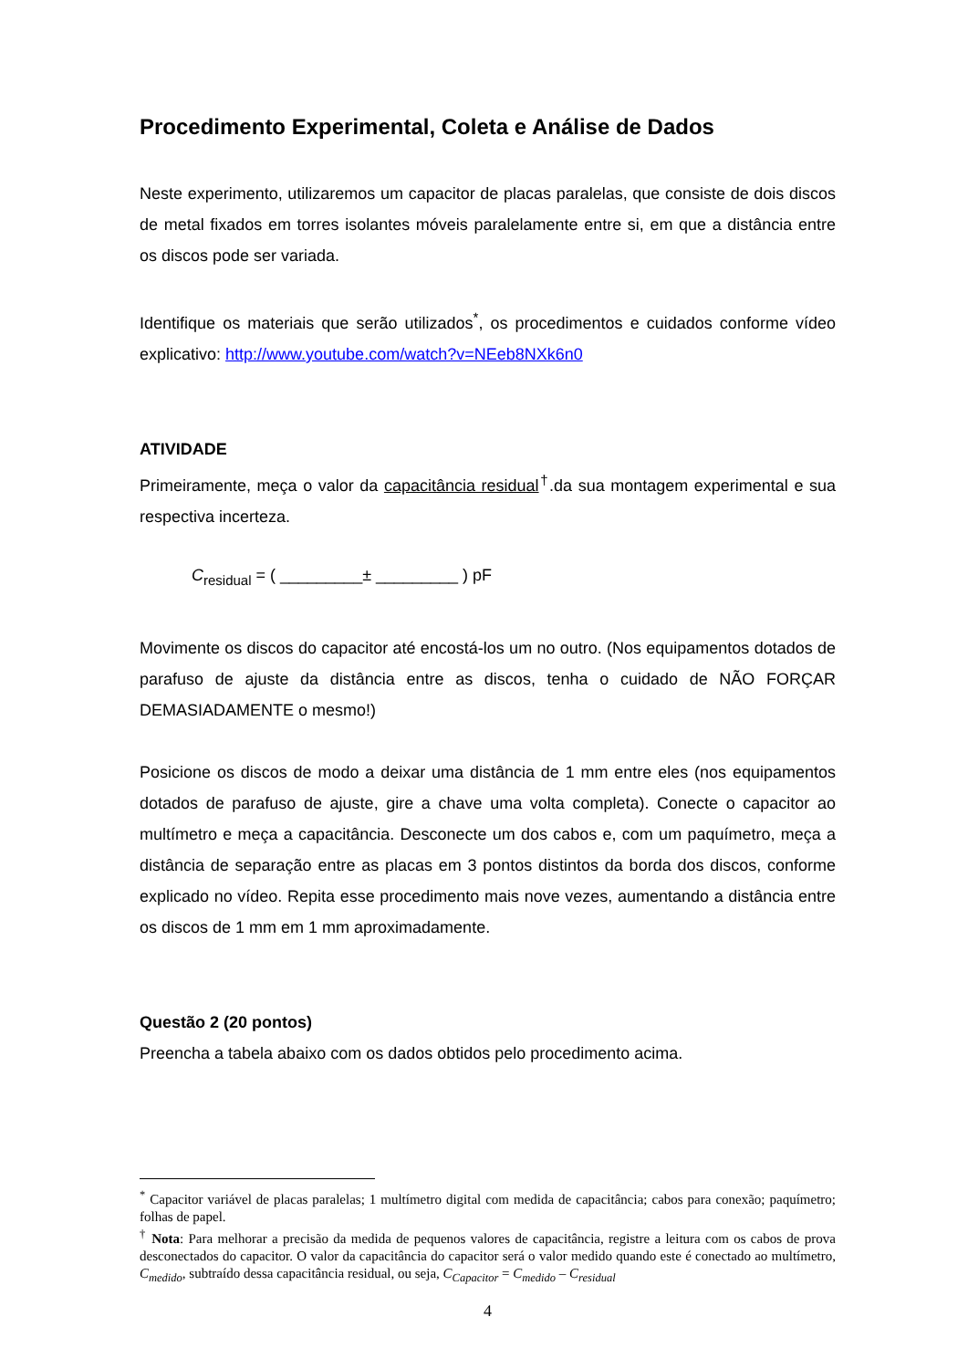Procedimento Experimental, Coleta e Análise de Dados
Neste experimento, utilizaremos um capacitor de placas paralelas, que consiste de dois discos de metal fixados em torres isolantes móveis paralelamente entre si, em que a distância entre os discos pode ser variada.
Identifique os materiais que serão utilizados<sup>*</sup>, os procedimentos e cuidados conforme vídeo explicativo: http://www.youtube.com/watch?v=NEeb8NXk6n0
ATIVIDADE
Primeiramente, meça o valor da capacitância residual<sup>†</sup>.da sua montagem experimental e sua respectiva incerteza.
C<sub>residual</sub> = ( _________± _________ ) pF
Movimente os discos do capacitor até encostá-los um no outro. (Nos equipamentos dotados de parafuso de ajuste da distância entre as discos, tenha o cuidado de NÃO FORÇAR DEMASIADAMENTE o mesmo!)
Posicione os discos de modo a deixar uma distância de 1 mm entre eles (nos equipamentos dotados de parafuso de ajuste, gire a chave uma volta completa). Conecte o capacitor ao multímetro e meça a capacitância. Desconecte um dos cabos e, com um paquímetro, meça a distância de separação entre as placas em 3 pontos distintos da borda dos discos, conforme explicado no vídeo. Repita esse procedimento mais nove vezes, aumentando a distância entre os discos de 1 mm em 1 mm aproximadamente.
Questão 2 (20 pontos)
Preencha a tabela abaixo com os dados obtidos pelo procedimento acima.
<sup>*</sup> Capacitor variável de placas paralelas; 1 multímetro digital com medida de capacitância; cabos para conexão; paquímetro; folhas de papel.
<sup>†</sup> Nota: Para melhorar a precisão da medida de pequenos valores de capacitância, registre a leitura com os cabos de prova desconectados do capacitor. O valor da capacitância do capacitor será o valor medido quando este é conectado ao multímetro, C<sub>medido</sub>, subtraído dessa capacitância residual, ou seja, C<sub>Capacitor</sub> = C<sub>medido</sub> – C<sub>residual</sub>
4